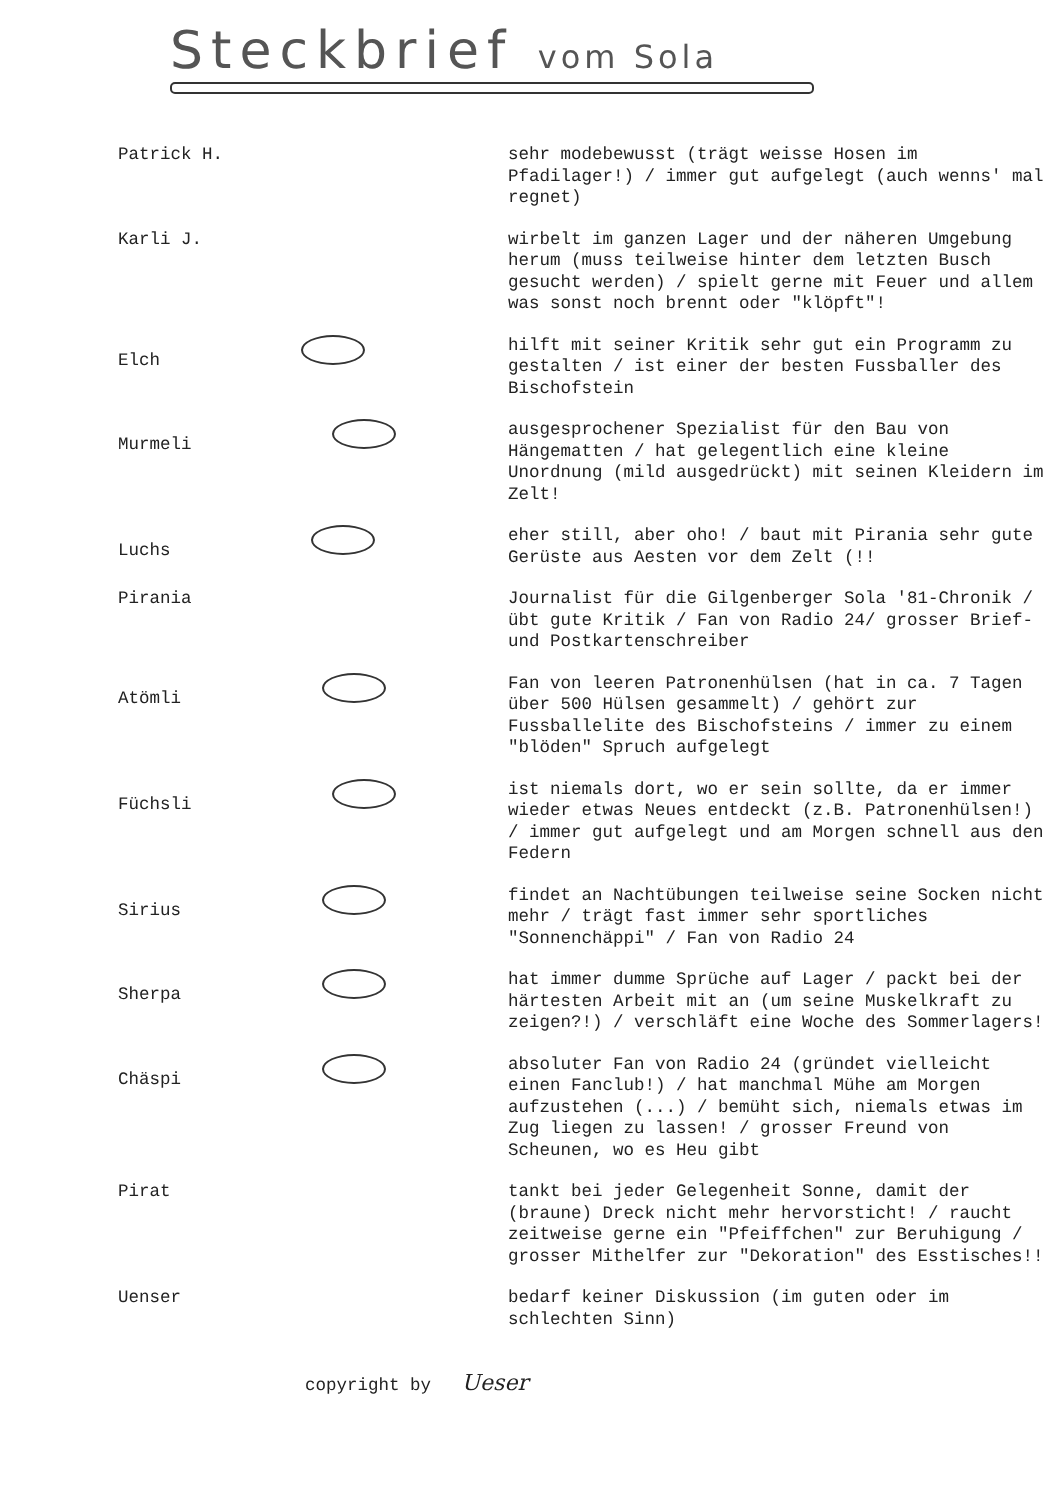Steckbrief vom Sola
| Patrick H. | sehr modebewusst (trägt weisse Hosen im Pfadilager!) / immer gut aufgelegt (auch wenns' mal regnet) |
| Karli J. | wirbelt im ganzen Lager und der näheren Umgebung herum (muss teilweise hinter dem letzten Busch gesucht werden) / spielt gerne mit Feuer und allem was sonst noch brennt oder "klöpft"! |
| Elch | hilft mit seiner Kritik sehr gut ein Programm zu gestalten / ist einer der besten Fussballer des Bischofstein |
| Murmeli | ausgesprochener Spezialist für den Bau von Hängematten / hat gelegentlich eine kleine Unordnung (mild ausgedrückt) mit seinen Kleidern im Zelt! |
| Luchs | eher still, aber oho! / baut mit Pirania sehr gute Gerüste aus Aesten vor dem Zelt (!! |
| Pirania | Journalist für die Gilgenberger Sola '81-Chronik / übt gute Kritik / Fan von Radio 24/ grosser Brief- und Postkartenschreiber |
| Atömli | Fan von leeren Patronenhülsen (hat in ca. 7 Tagen über 500 Hülsen gesammelt) / gehört zur Fussballelite des Bischofsteins / immer zu einem "blöden" Spruch aufgelegt |
| Füchsli | ist niemals dort, wo er sein sollte, da er immer wieder etwas Neues entdeckt (z.B. Patronenhülsen!) / immer gut aufgelegt und am Morgen schnell aus den Federn |
| Sirius | findet an Nachtübungen teilweise seine Socken nicht mehr / trägt fast immer sehr sportliches "Sonnenchäppi" / Fan von Radio 24 |
| Sherpa | hat immer dumme Sprüche auf Lager / packt bei der härtesten Arbeit mit an (um seine Muskelkraft zu zeigen?!) / verschläft eine Woche des Sommerlagers! |
| Chäspi | absoluter Fan von Radio 24 (gründet vielleicht einen Fanclub!) / hat manchmal Mühe am Morgen aufzustehen (...) / bemüht sich, niemals etwas im Zug liegen zu lassen! / grosser Freund von Scheunen, wo es Heu gibt |
| Pirat | tankt bei jeder Gelegenheit Sonne, damit der (braune) Dreck nicht mehr hervorsticht! / raucht zeitweise gerne ein "Pfeiffchen" zur Beruhigung / grosser Mithelfer zur "Dekoration" des Esstisches!! |
| Uenser | bedarf keiner Diskussion (im guten oder im schlechten Sinn) |
copyright by Ueser